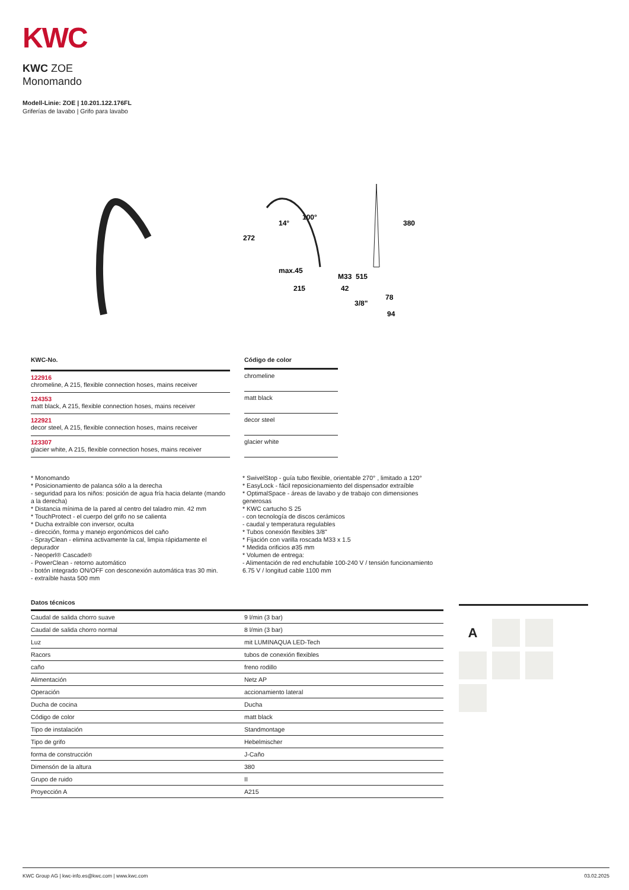KWC
KWC ZOE
Monomando
Modell-Linie: ZOE | 10.201.122.176FL
Griferías de lavabo | Grifo para lavabo
272
14°
100°
max.45
215
M33
42
515
380
3/8"
78
94
| KWC-No. |
| --- |
| 122916 chromeline, A 215, flexible connection hoses, mains receiver |
| 124353 matt black, A 215, flexible connection hoses, mains receiver |
| 122921 decor steel, A 215, flexible connection hoses, mains receiver |
| 123307 glacier white, A 215, flexible connection hoses, mains receiver |
| Código de color |
| --- |
| chromeline |
| matt black |
| decor steel |
| glacier white |
* Monomando
* Posicionamiento de palanca sólo a la derecha
- seguridad para los niños: posición de agua fría hacia delante (mando a la derecha)
* Distancia mínima de la pared al centro del taladro min. 42 mm
* TouchProtect - el cuerpo del grifo no se calienta
* Ducha extraíble con inversor, oculta
- dirección, forma y manejo ergonómicos del caño
- SprayClean - elimina activamente la cal, limpia rápidamente el depurador
- Neoperl® Cascade®
- PowerClean - retorno automático
- botón integrado ON/OFF con desconexión automática tras 30 min.
- extraíble hasta 500 mm
* SwivelStop - guía tubo flexible, orientable 270° , limitado a 120°
* EasyLock - fácil reposicionamiento del dispensador extraíble
* OptimalSpace - áreas de lavabo y de trabajo con dimensiones generosas
* KWC cartucho S 25
- con tecnología de discos cerámicos
- caudal y temperatura regulables
* Tubos conexión flexibles 3/8"
* Fijación con varilla roscada M33 x 1.5
* Medida orificios ø35 mm
* Volumen de entrega:
- Alimentación de red enchufable 100-240 V / tensión funcionamiento 6.75 V / longitud cable 1100 mm
Datos técnicos
| Caudal de salida chorro suave | 9 l/min (3 bar) |
| Caudal de salida chorro normal | 8 l/min (3 bar) |
| Luz | mit LUMINAQUA LED-Tech |
| Racors | tubos de conexión flexibles |
| caño | freno rodillo |
| Alimentación | Netz AP |
| Operación | accionamiento lateral |
| Ducha de cocina | Ducha |
| Código de color | matt black |
| Tipo de instalación | Standmontage |
| Tipo de grifo | Hebelmischer |
| forma de construcción | J-Caño |
| Dimensón de la altura | 380 |
| Grupo de ruido | II |
| Proyección A | A215 |
A
KWC Group AG | kwc-info.es@kwc.com | www.kwc.com 03.02.2025